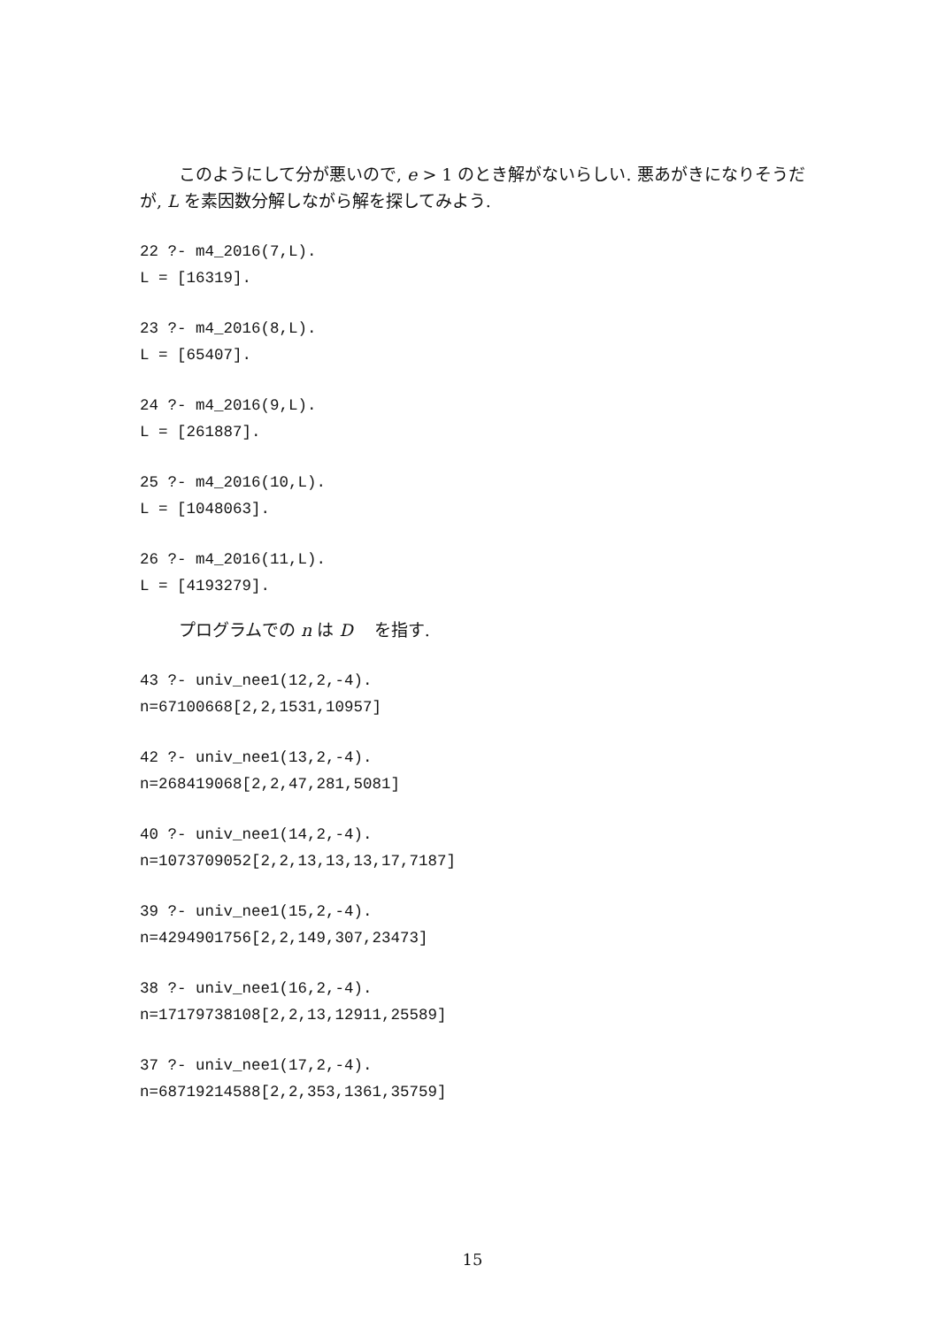このようにして分が悪いので, e > 1 のとき解がないらしい. 悪あがきになりそうだが, L を素因数分解しながら解を探してみよう.
22 ?- m4_2016(7,L).
L = [16319].
23 ?- m4_2016(8,L).
L = [65407].
24 ?- m4_2016(9,L).
L = [261887].
25 ?- m4_2016(10,L).
L = [1048063].
26 ?- m4_2016(11,L).
L = [4193279].
プログラムでの n は D を指す.
43 ?- univ_nee1(12,2,-4).
n=67100668[2,2,1531,10957]
42 ?- univ_nee1(13,2,-4).
n=268419068[2,2,47,281,5081]
40 ?- univ_nee1(14,2,-4).
n=1073709052[2,2,13,13,13,17,7187]
39 ?- univ_nee1(15,2,-4).
n=4294901756[2,2,149,307,23473]
38 ?- univ_nee1(16,2,-4).
n=17179738108[2,2,13,12911,25589]
37 ?- univ_nee1(17,2,-4).
n=68719214588[2,2,353,1361,35759]
15